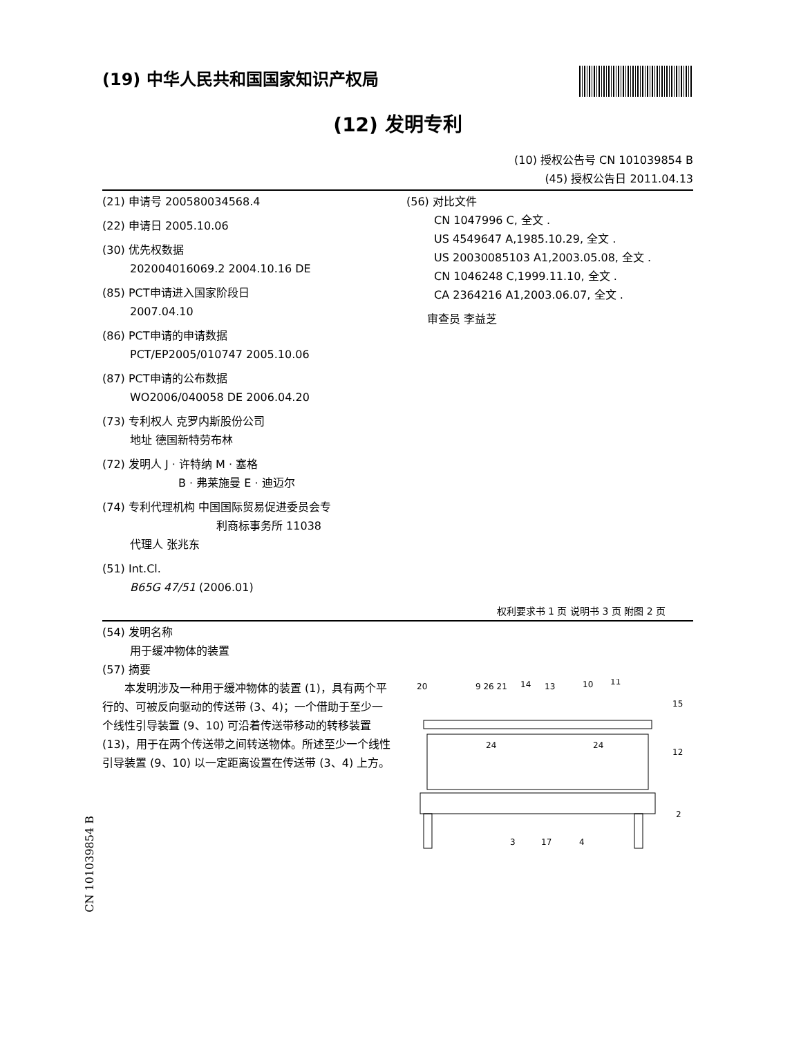(19) 中华人民共和国国家知识产权局
(12) 发明专利
(10) 授权公告号 CN 101039854 B
(45) 授权公告日 2011.04.13
(21) 申请号 200580034568.4
(22) 申请日 2005.10.06
(30) 优先权数据
202004016069.2 2004.10.16 DE
(85) PCT申请进入国家阶段日
2007.04.10
(86) PCT申请的申请数据
PCT/EP2005/010747 2005.10.06
(87) PCT申请的公布数据
WO2006/040058 DE 2006.04.20
(73) 专利权人 克罗内斯股份公司
地址 德国新特劳布林
(72) 发明人 J · 许特纳 M · 塞格
B · 弗莱施曼 E · 迪迈尔
(74) 专利代理机构 中国国际贸易促进委员会专
利商标事务所 11038
代理人 张兆东
(51) Int.Cl.
B65G 47/51 (2006.01)
(56) 对比文件
CN 1047996 C, 全文 .
US 4549647 A,1985.10.29, 全文 .
US 20030085103 A1,2003.05.08, 全文 .
CN 1046248 C,1999.11.10, 全文 .
CA 2364216 A1,2003.06.07, 全文 .
审查员 李益芝
权利要求书 1 页 说明书 3 页 附图 2 页
(54) 发明名称
用于缓冲物体的装置
(57) 摘要
本发明涉及一种用于缓冲物体的装置 (1)，具有两个平行的、可被反向驱动的传送带 (3、4)；一个借助于至少一个线性引导装置 (9、10) 可沿着传送带移动的转移装置 (13)，用于在两个传送带之间转送物体。所述至少一个线性引导装置 (9、10) 以一定距离设置在传送带 (3、4) 上方。
20
9 26 21
14
13
10
11
15
12
2
3
17
4
24
24
CN 101039854 B